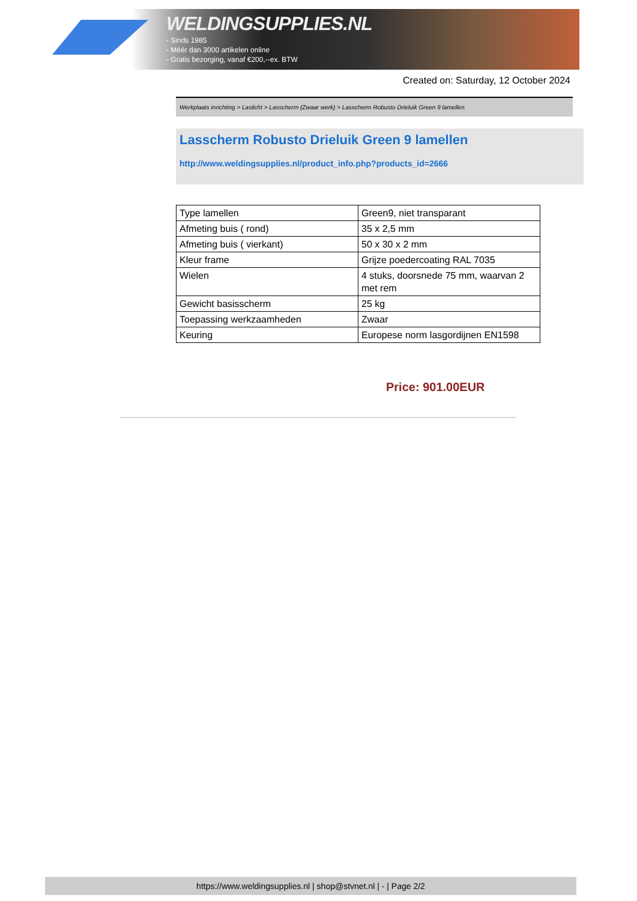WELDINGSUPPLIES.NL
- Sinds 1985
- Méér dan 3000 artikelen online
- Gratis bezorging, vanaf €200,--ex. BTW
Created on: Saturday, 12 October 2024
Werkplaats inrichting > Laslicht > Lasscherm (Zwaar werk) > Lasscherm Robusto Drieluik Green 9 lamellen
Lasscherm Robusto Drieluik Green 9 lamellen
http://www.weldingsupplies.nl/product_info.php?products_id=2666
| Type lamellen | Green9, niet transparant |
| Afmeting buis ( rond) | 35 x 2,5 mm |
| Afmeting buis ( vierkant) | 50 x 30 x 2 mm |
| Kleur frame | Grijze poedercoating RAL 7035 |
| Wielen | 4 stuks, doorsnede 75 mm, waarvan 2 met rem |
| Gewicht basisscherm | 25 kg |
| Toepassing werkzaamheden | Zwaar |
| Keuring | Europese norm lasgordijnen EN1598 |
Price: 901.00EUR
https://www.weldingsupplies.nl | shop@stvnet.nl | - | Page 2/2